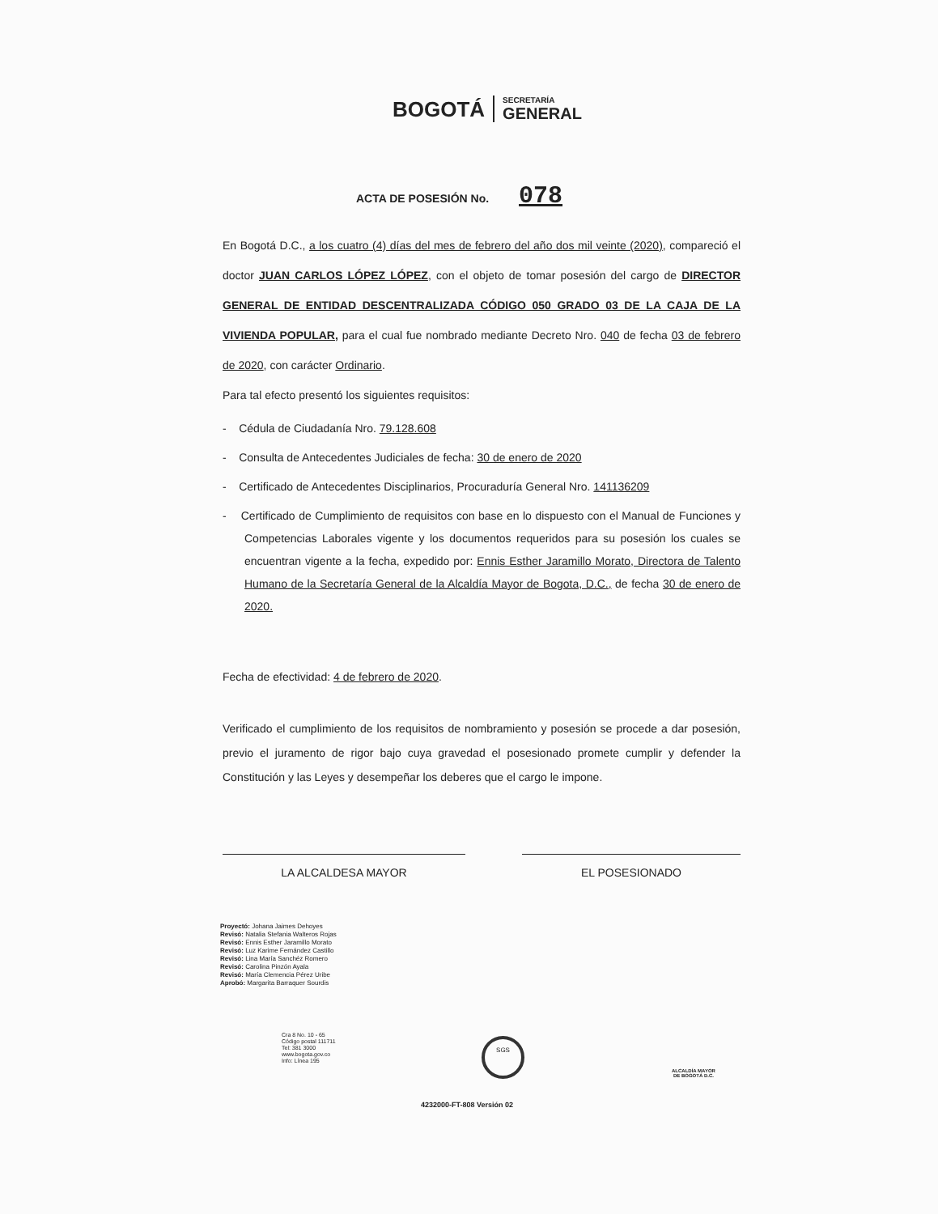BOGOTÁ
SECRETARÍA
GENERAL
ACTA DE POSESIÓN No. 078
En Bogotá D.C., a los cuatro (4) días del mes de febrero del año dos mil veinte (2020), compareció el doctor JUAN CARLOS LÓPEZ LÓPEZ, con el objeto de tomar posesión del cargo de DIRECTOR GENERAL DE ENTIDAD DESCENTRALIZADA CÓDIGO 050 GRADO 03 DE LA CAJA DE LA VIVIENDA POPULAR, para el cual fue nombrado mediante Decreto Nro. 040 de fecha 03 de febrero de 2020, con carácter Ordinario.
Para tal efecto presentó los siguientes requisitos:
- Cédula de Ciudadanía Nro. 79.128.608
- Consulta de Antecedentes Judiciales de fecha: 30 de enero de 2020
- Certificado de Antecedentes Disciplinarios, Procuraduría General Nro. 141136209
- Certificado de Cumplimiento de requisitos con base en lo dispuesto con el Manual de Funciones y Competencias Laborales vigente y los documentos requeridos para su posesión los cuales se encuentran vigente a la fecha, expedido por: Ennis Esther Jaramillo Morato, Directora de Talento Humano de la Secretaría General de la Alcaldía Mayor de Bogota, D.C., de fecha 30 de enero de 2020.
Fecha de efectividad: 4 de febrero de 2020.
Verificado el cumplimiento de los requisitos de nombramiento y posesión se procede a dar posesión, previo el juramento de rigor bajo cuya gravedad el posesionado promete cumplir y defender la Constitución y las Leyes y desempeñar los deberes que el cargo le impone.
LA ALCALDESA MAYOR EL POSESIONADO
Proyectó: Johana Jaimes Dehoyes
Revisó: Natalia Stefania Walteros Rojas
Revisó: Ennis Esther Jaramillo Morato
Revisó: Luz Karime Fernández Castillo
Revisó: Lina María Sanchéz Romero
Revisó: Carolina Pinzón Ayala
Revisó: María Clemencia Pérez Uribe
Aprobó: Margarita Barraquer Sourdis
Cra 8 No. 10 - 65
Código postal 111711
Tel: 381 3000
www.bogota.gov.co
Info: Línea 195
SGS
ALCALDÍA MAYOR
DE BOGOTÁ D.C.
4232000-FT-808 Versión 02